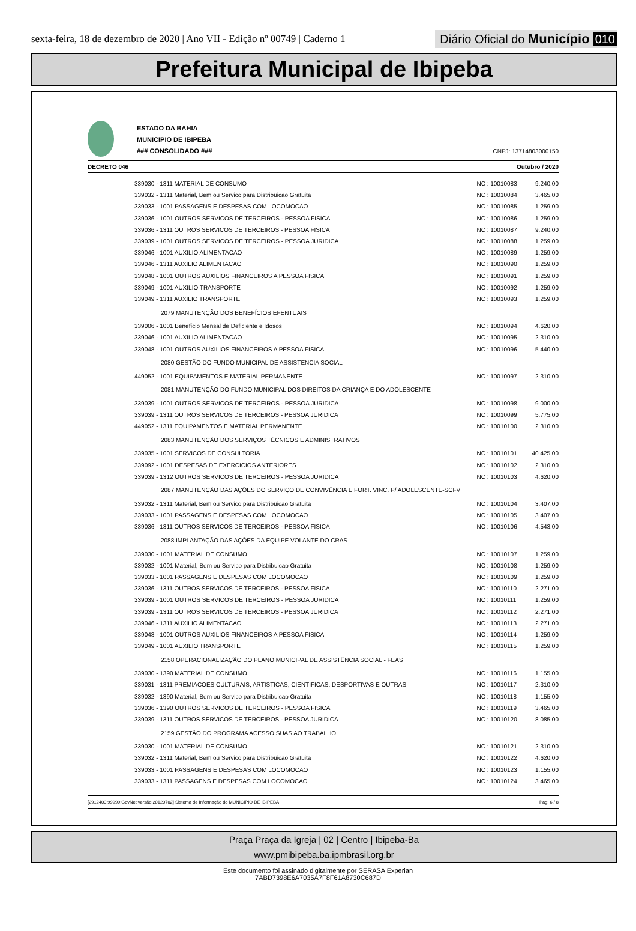sexta-feira, 18 de dezembro de 2020 | Ano VII - Edição nº 00749 | Caderno 1
Diário Oficial do Município 010
Prefeitura Municipal de Ibipeba
ESTADO DA BAHIA
MUNICIPIO DE IBIPEBA
### CONSOLIDADO ###
CNPJ: 13714803000150
DECRETO 046 Outubro / 2020
| 339030 - 1311 MATERIAL DE CONSUMO | NC : 10010083 | 9.240,00 |
| 339032 - 1311 Material, Bem ou Servico para Distribuicao Gratuita | NC : 10010084 | 3.465,00 |
| 339033 - 1001 PASSAGENS E DESPESAS COM LOCOMOCAO | NC : 10010085 | 1.259,00 |
| 339036 - 1001 OUTROS SERVICOS DE TERCEIROS - PESSOA FISICA | NC : 10010086 | 1.259,00 |
| 339036 - 1311 OUTROS SERVICOS DE TERCEIROS - PESSOA FISICA | NC : 10010087 | 9.240,00 |
| 339039 - 1001 OUTROS SERVICOS DE TERCEIROS - PESSOA JURIDICA | NC : 10010088 | 1.259,00 |
| 339046 - 1001 AUXILIO ALIMENTACAO | NC : 10010089 | 1.259,00 |
| 339046 - 1311 AUXILIO ALIMENTACAO | NC : 10010090 | 1.259,00 |
| 339048 - 1001 OUTROS AUXILIOS FINANCEIROS A PESSOA FISICA | NC : 10010091 | 1.259,00 |
| 339049 - 1001 AUXILIO TRANSPORTE | NC : 10010092 | 1.259,00 |
| 339049 - 1311 AUXILIO TRANSPORTE | NC : 10010093 | 1.259,00 |
| 2079 MANUTENÇÃO DOS BENEFÍCIOS EFENTUAIS | | |
| 339006 - 1001 Benefício Mensal de Deficiente e Idosos | NC : 10010094 | 4.620,00 |
| 339046 - 1001 AUXILIO ALIMENTACAO | NC : 10010095 | 2.310,00 |
| 339048 - 1001 OUTROS AUXILIOS FINANCEIROS A PESSOA FISICA | NC : 10010096 | 5.440,00 |
| 2080 GESTÃO DO FUNDO MUNICIPAL DE ASSISTENCIA SOCIAL | | |
| 449052 - 1001 EQUIPAMENTOS E MATERIAL PERMANENTE | NC : 10010097 | 2.310,00 |
| 2081 MANUTENÇÃO DO FUNDO MUNICIPAL DOS DIREITOS DA CRIANÇA E DO ADOLESCENTE | | |
| 339039 - 1001 OUTROS SERVICOS DE TERCEIROS - PESSOA JURIDICA | NC : 10010098 | 9.000,00 |
| 339039 - 1311 OUTROS SERVICOS DE TERCEIROS - PESSOA JURIDICA | NC : 10010099 | 5.775,00 |
| 449052 - 1311 EQUIPAMENTOS E MATERIAL PERMANENTE | NC : 10010100 | 2.310,00 |
| 2083 MANUTENÇÃO DOS SERVIÇOS TÉCNICOS E ADMINISTRATIVOS | | |
| 339035 - 1001 SERVICOS DE CONSULTORIA | NC : 10010101 | 40.425,00 |
| 339092 - 1001 DESPESAS DE EXERCICIOS ANTERIORES | NC : 10010102 | 2.310,00 |
| 339039 - 1312 OUTROS SERVICOS DE TERCEIROS - PESSOA JURIDICA | NC : 10010103 | 4.620,00 |
| 2087 MANUTENÇÃO DAS AÇÕES DO SERVIÇO DE CONVIVÊNCIA E FORT. VINC. P/ ADOLESCENTE-SCFV | | |
| 339032 - 1311 Material, Bem ou Servico para Distribuicao Gratuita | NC : 10010104 | 3.407,00 |
| 339033 - 1001 PASSAGENS E DESPESAS COM LOCOMOCAO | NC : 10010105 | 3.407,00 |
| 339036 - 1311 OUTROS SERVICOS DE TERCEIROS - PESSOA FISICA | NC : 10010106 | 4.543,00 |
| 2088 IMPLANTAÇÃO DAS AÇÕES DA EQUIPE VOLANTE DO CRAS | | |
| 339030 - 1001 MATERIAL DE CONSUMO | NC : 10010107 | 1.259,00 |
| 339032 - 1001 Material, Bem ou Servico para Distribuicao Gratuita | NC : 10010108 | 1.259,00 |
| 339033 - 1001 PASSAGENS E DESPESAS COM LOCOMOCAO | NC : 10010109 | 1.259,00 |
| 339036 - 1311 OUTROS SERVICOS DE TERCEIROS - PESSOA FISICA | NC : 10010110 | 2.271,00 |
| 339039 - 1001 OUTROS SERVICOS DE TERCEIROS - PESSOA JURIDICA | NC : 10010111 | 1.259,00 |
| 339039 - 1311 OUTROS SERVICOS DE TERCEIROS - PESSOA JURIDICA | NC : 10010112 | 2.271,00 |
| 339046 - 1311 AUXILIO ALIMENTACAO | NC : 10010113 | 2.271,00 |
| 339048 - 1001 OUTROS AUXILIOS FINANCEIROS A PESSOA FISICA | NC : 10010114 | 1.259,00 |
| 339049 - 1001 AUXILIO TRANSPORTE | NC : 10010115 | 1.259,00 |
| 2158 OPERACIONALIZAÇÃO DO PLANO MUNICIPAL DE ASSISTÊNCIA SOCIAL - FEAS | | |
| 339030 - 1390 MATERIAL DE CONSUMO | NC : 10010116 | 1.155,00 |
| 339031 - 1311 PREMIACOES CULTURAIS, ARTISTICAS, CIENTIFICAS, DESPORTIVAS E OUTRAS | NC : 10010117 | 2.310,00 |
| 339032 - 1390 Material, Bem ou Servico para Distribuicao Gratuita | NC : 10010118 | 1.155,00 |
| 339036 - 1390 OUTROS SERVICOS DE TERCEIROS - PESSOA FISICA | NC : 10010119 | 3.465,00 |
| 339039 - 1311 OUTROS SERVICOS DE TERCEIROS - PESSOA JURIDICA | NC : 10010120 | 8.085,00 |
| 2159 GESTÃO DO PROGRAMA ACESSO SUAS AO TRABALHO | | |
| 339030 - 1001 MATERIAL DE CONSUMO | NC : 10010121 | 2.310,00 |
| 339032 - 1311 Material, Bem ou Servico para Distribuicao Gratuita | NC : 10010122 | 4.620,00 |
| 339033 - 1001 PASSAGENS E DESPESAS COM LOCOMOCAO | NC : 10010123 | 1.155,00 |
| 339033 - 1311 PASSAGENS E DESPESAS COM LOCOMOCAO | NC : 10010124 | 3.465,00 |
[2912400:99999:GovNet versão:20120702] Sistema de Informação do MUNICIPIO DE IBIPEBA Pag: 6 / 8
Praça Praça da Igreja | 02 | Centro | Ibipeba-Ba
www.pmibipeba.ba.ipmbrasil.org.br
Este documento foi assinado digitalmente por SERASA Experian
7ABD7398E6A7035A7F8F61A8730C687D